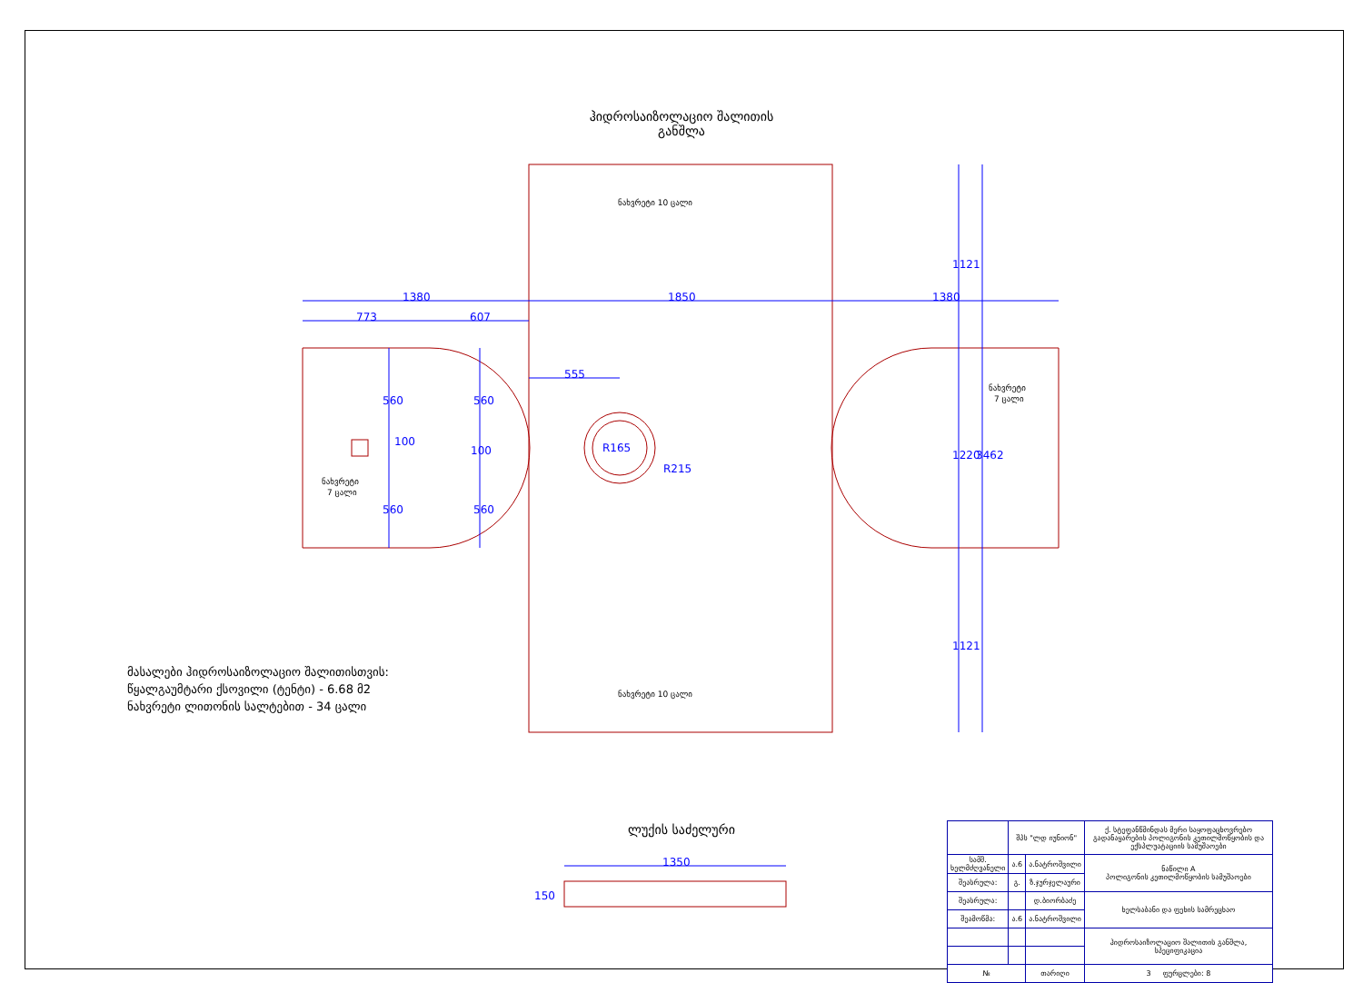ჰიდროსაიზოლაციო შალითის
განშლა
1380
1850
1380
773
607
555
560
560
560
560
100
100
R165
R215
1121
1220
3462
1121
1350
150
ნახვრეტი 10 ცალი
ნახვრეტი 10 ცალი
ნახვრეტი
7 ცალი
ნახვრეტი
7 ცალი
მასალები ჰიდროსაიზოლაციო შალითისთვის:
წყალგაუმტარი ქსოვილი (ტენტი) - 6.68 მ2
ნახვრეტი ლითონის სალტებით - 34 ცალი
ლუქის საძელური
| | შპს "ლდ იუნიონ" | | ქ. სტეფანწმინდას მერი საყოფაცხოვრებო გადანაყარების პოლიგონის კეთილმოწყობის და ექსპლუატაციის სამუშაოები |
| სამშ. ხელმძღვანელი | ა.6 | ა.ნატროშვილი | ნაწილი A პოლიგონის კეთილმოწყობის სამუშაოები |
| შეასრულა: | გ. | ზ.ჯურჯელაური | |
| შეასრულა: | | დ.ბიორბაძე | ხელსაბანი და ფეხის სამრეცხაო |
| შეამოწმა: | ა.6 | ა.ნატროშვილი | |
| | | | ჰიდროსაიზოლაციო შალითის განშლა, სპეციფიკაცია |
| № | | თარიღი | 3 ფურცლები: 8 |